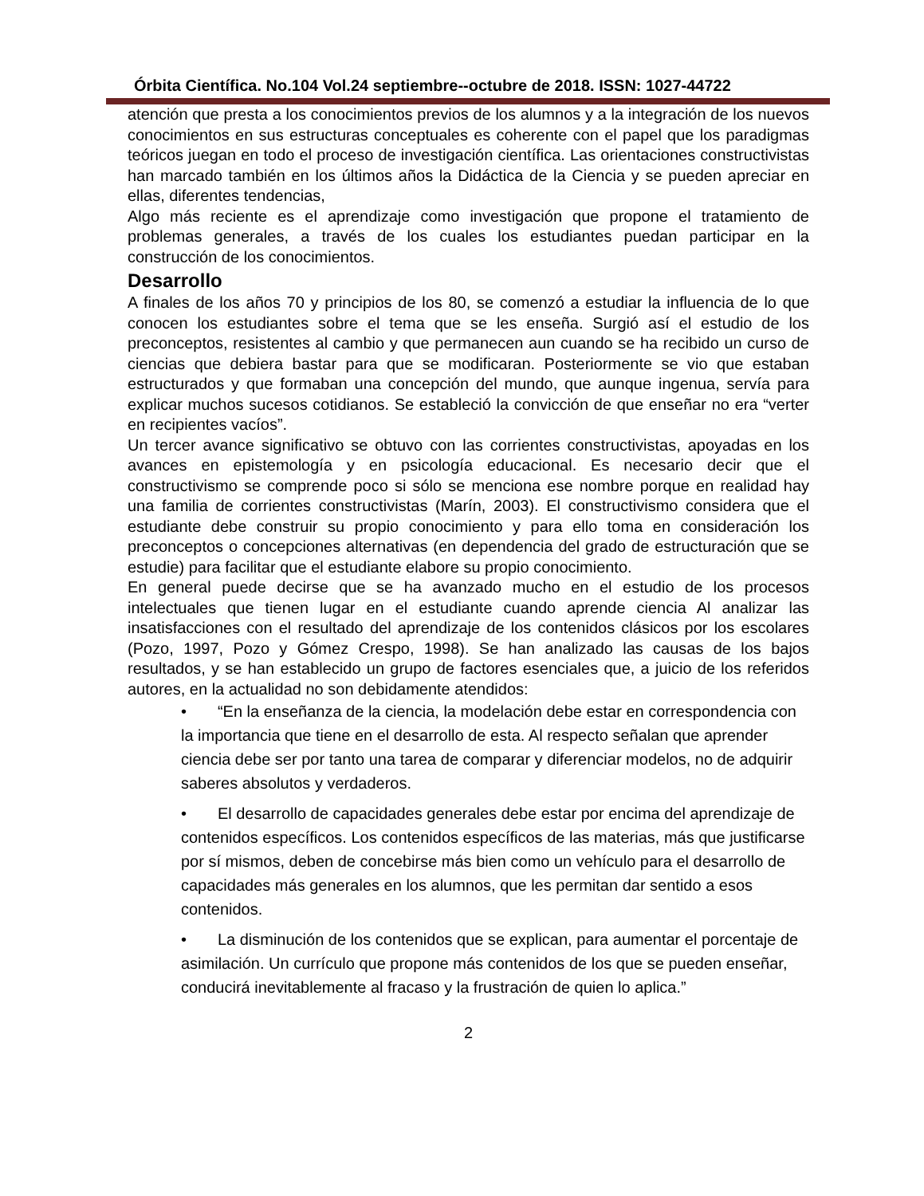Órbita Científica. No.104 Vol.24 septiembre--octubre de 2018. ISSN: 1027-44722
atención que presta a los conocimientos previos de los alumnos y a la integración de los nuevos conocimientos en sus estructuras conceptuales es coherente con el papel que los paradigmas teóricos juegan en todo el proceso de investigación científica. Las orientaciones constructivistas han marcado también en los últimos años la Didáctica de la Ciencia y se pueden apreciar en ellas, diferentes tendencias,
Algo más reciente es el aprendizaje como investigación que propone el tratamiento de problemas generales, a través de los cuales los estudiantes puedan participar en la construcción de los conocimientos.
Desarrollo
A finales de los años 70 y principios de los 80, se comenzó a estudiar la influencia de lo que conocen los estudiantes sobre el tema que se les enseña. Surgió así el estudio de los preconceptos, resistentes al cambio y que permanecen aun cuando se ha recibido un curso de ciencias que debiera bastar para que se modificaran. Posteriormente se vio que estaban estructurados y que formaban una concepción del mundo, que aunque ingenua, servía para explicar muchos sucesos cotidianos. Se estableció la convicción de que enseñar no era “verter en recipientes vacíos”.
Un tercer avance significativo se obtuvo con las corrientes constructivistas, apoyadas en los avances en epistemología y en psicología educacional. Es necesario decir que el constructivismo se comprende poco si sólo se menciona ese nombre porque en realidad hay una familia de corrientes constructivistas (Marín, 2003). El constructivismo considera que el estudiante debe construir su propio conocimiento y para ello toma en consideración los preconceptos o concepciones alternativas (en dependencia del grado de estructuración que se estudie) para facilitar que el estudiante elabore su propio conocimiento.
En general puede decirse que se ha avanzado mucho en el estudio de los procesos intelectuales que tienen lugar en el estudiante cuando aprende ciencia Al analizar las insatisfacciones con el resultado del aprendizaje de los contenidos clásicos por los escolares (Pozo, 1997, Pozo y Gómez Crespo, 1998). Se han analizado las causas de los bajos resultados, y se han establecido un grupo de factores esenciales que, a juicio de los referidos autores, en la actualidad no son debidamente atendidos:
• “En la enseñanza de la ciencia, la modelación debe estar en correspondencia con la importancia que tiene en el desarrollo de esta. Al respecto señalan que aprender ciencia debe ser por tanto una tarea de comparar y diferenciar modelos, no de adquirir saberes absolutos y verdaderos.
• El desarrollo de capacidades generales debe estar por encima del aprendizaje de contenidos específicos. Los contenidos específicos de las materias, más que justificarse por sí mismos, deben de concebirse más bien como un vehículo para el desarrollo de capacidades más generales en los alumnos, que les permitan dar sentido a esos contenidos.
• La disminución de los contenidos que se explican, para aumentar el porcentaje de asimilación. Un currículo que propone más contenidos de los que se pueden enseñar, conducirá inevitablemente al fracaso y la frustración de quien lo aplica.”
2